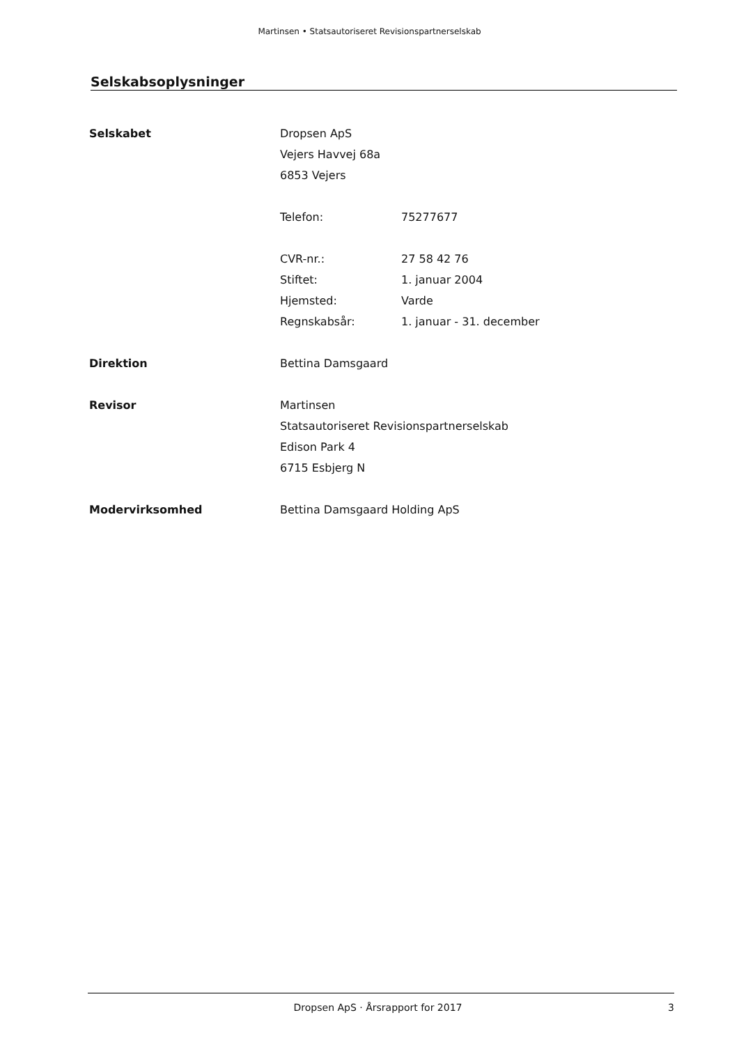Martinsen • Statsautoriseret Revisionspartnerselskab
Selskabsoplysninger
| Selskabet | Dropsen ApS | |
| | Vejers Havvej 68a | |
| | 6853 Vejers | |
| | Telefon: | 75277677 |
| | CVR-nr.: | 27 58 42 76 |
| | Stiftet: | 1. januar 2004 |
| | Hjemsted: | Varde |
| | Regnskabsår: | 1. januar - 31. december |
| Direktion | Bettina Damsgaard | |
| Revisor | Martinsen | |
| | Statsautoriseret Revisionspartnerselskab | |
| | Edison Park 4 | |
| | 6715 Esbjerg N | |
| Modervirksomhed | Bettina Damsgaard Holding ApS | |
Dropsen ApS · Årsrapport for 2017 3